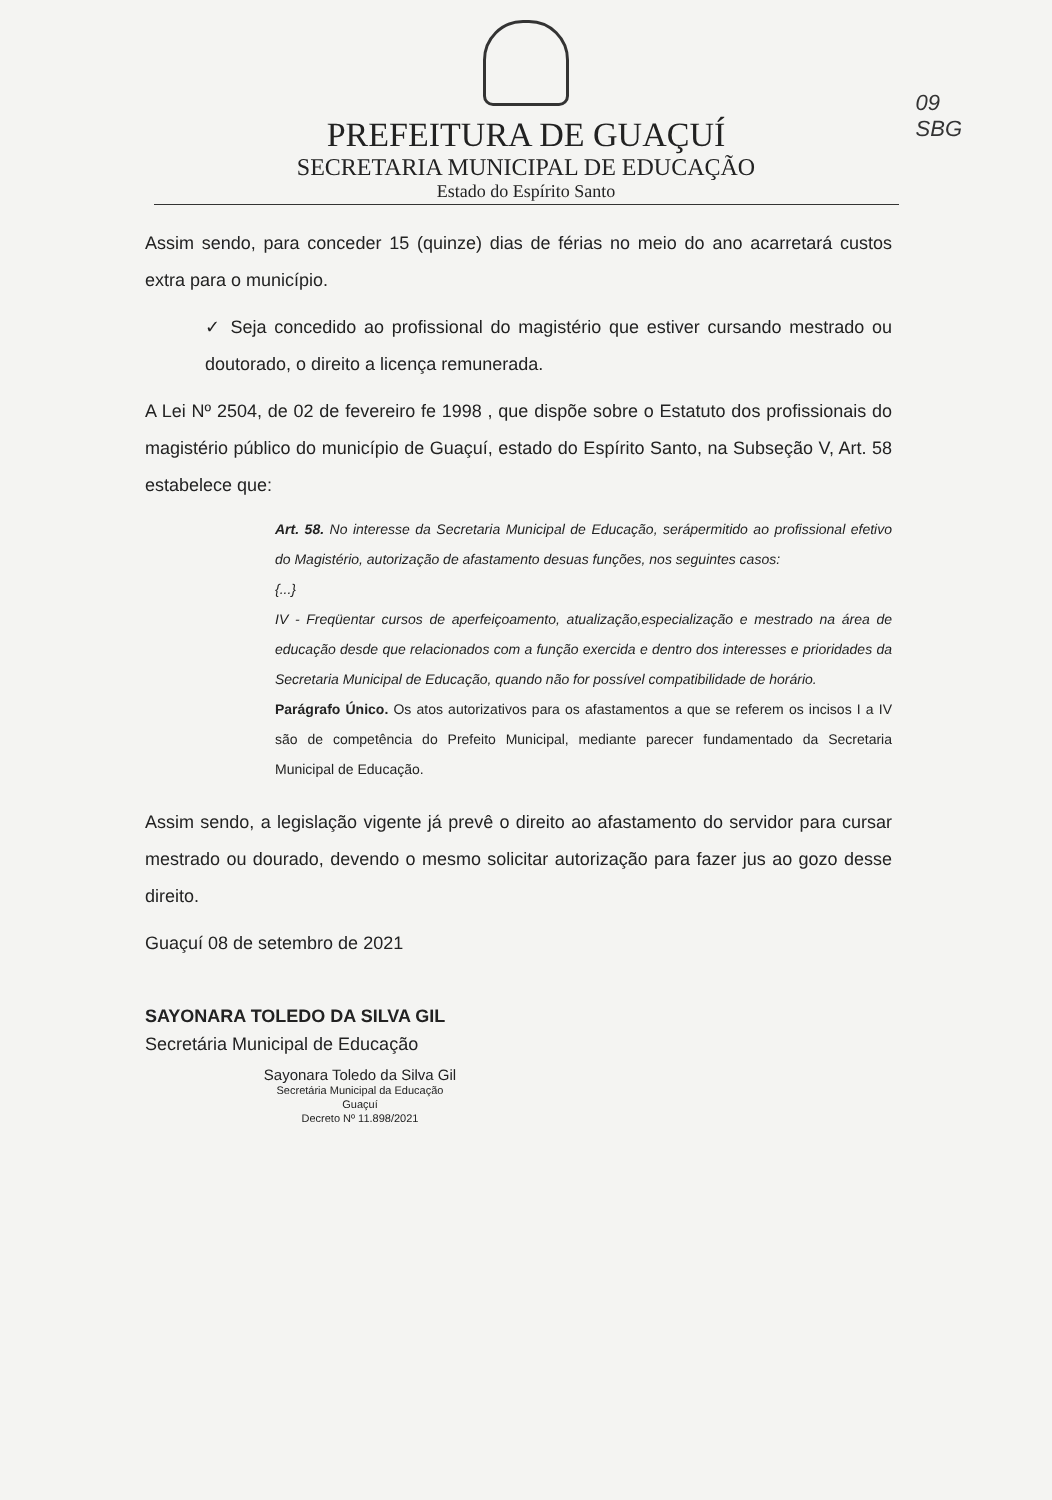09
SBG
PREFEITURA DE GUAÇUÍ
SECRETARIA MUNICIPAL DE EDUCAÇÃO
Estado do Espírito Santo
Assim sendo, para conceder 15 (quinze) dias de férias no meio do ano acarretará custos extra para o município.
✓ Seja concedido ao profissional do magistério que estiver cursando mestrado ou doutorado, o direito a licença remunerada.
A Lei Nº 2504, de 02 de fevereiro fe 1998 , que dispõe sobre o Estatuto dos profissionais do magistério público do município de Guaçuí, estado do Espírito Santo, na Subseção V, Art. 58 estabelece que:
Art. 58. No interesse da Secretaria Municipal de Educação, serápermitido ao profissional efetivo do Magistério, autorização de afastamento desuas funções, nos seguintes casos:
{...}
IV - Freqüentar cursos de aperfeiçoamento, atualização,especialização e mestrado na área de educação desde que relacionados com a função exercida e dentro dos interesses e prioridades da Secretaria Municipal de Educação, quando não for possível compatibilidade de horário.
Parágrafo Único. Os atos autorizativos para os afastamentos a que se referem os incisos I a IV são de competência do Prefeito Municipal, mediante parecer fundamentado da Secretaria Municipal de Educação.
Assim sendo, a legislação vigente já prevê o direito ao afastamento do servidor para cursar mestrado ou dourado, devendo o mesmo solicitar autorização para fazer jus ao gozo desse direito.
Guaçuí 08 de setembro de 2021
SAYONARA TOLEDO DA SILVA GIL
Secretária Municipal de Educação
Sayonara Toledo da Silva Gil
Secretária Municipal da Educação
Guaçuí
Decreto Nº 11.898/2021